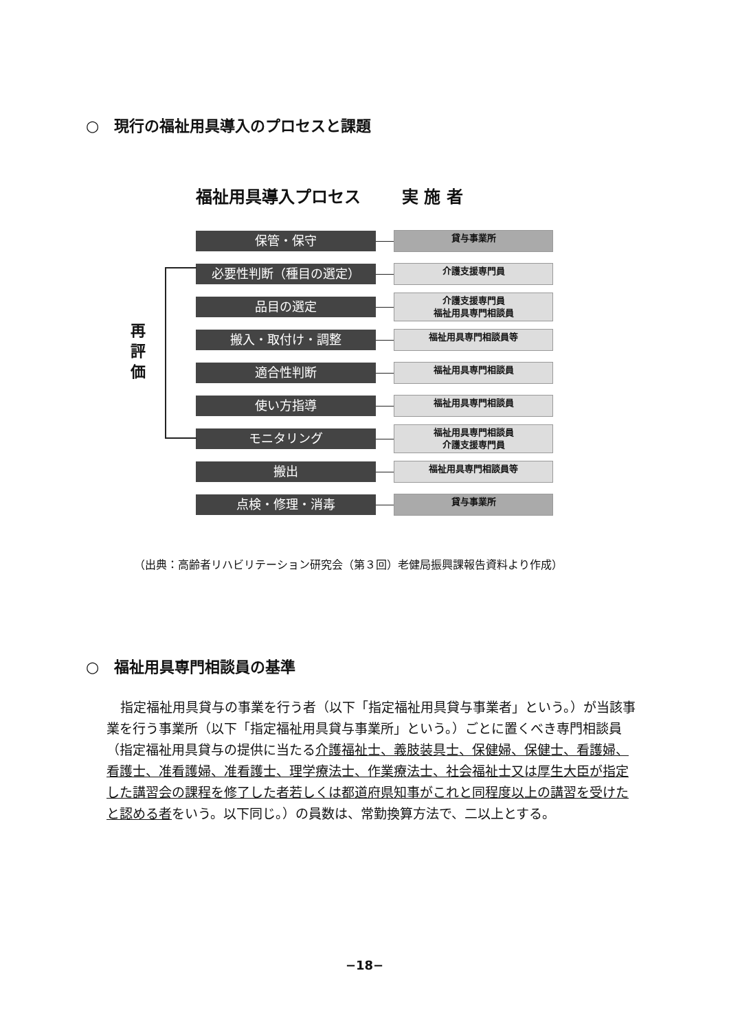○　現行の福祉用具導入のプロセスと課題
福祉用具導入プロセス 実 施 者
再 評 価
保管・保守
貸与事業所
必要性判断（種目の選定）
介護支援専門員
品目の選定
介護支援専門員
福祉用具専門相談員
搬入・取付け・調整
福祉用具専門相談員等
適合性判断
福祉用具専門相談員
使い方指導
福祉用具専門相談員
モニタリング
福祉用具専門相談員
介護支援専門員
搬出
福祉用具専門相談員等
点検・修理・消毒
貸与事業所
（出典：高齢者リハビリテーション研究会（第３回）老健局振興課報告資料より作成）
○　福祉用具専門相談員の基準
指定福祉用具貸与の事業を行う者（以下「指定福祉用具貸与事業者」という。）が当該事業を行う事業所（以下「指定福祉用具貸与事業所」という。）ごとに置くべき専門相談員（指定福祉用具貸与の提供に当たる介護福祉士、義肢装具士、保健婦、保健士、看護婦、看護士、准看護婦、准看護士、理学療法士、作業療法士、社会福祉士又は厚生大臣が指定した講習会の課程を修了した者若しくは都道府県知事がこれと同程度以上の講習を受けたと認める者をいう。以下同じ。）の員数は、常勤換算方法で、二以上とする。
−18−